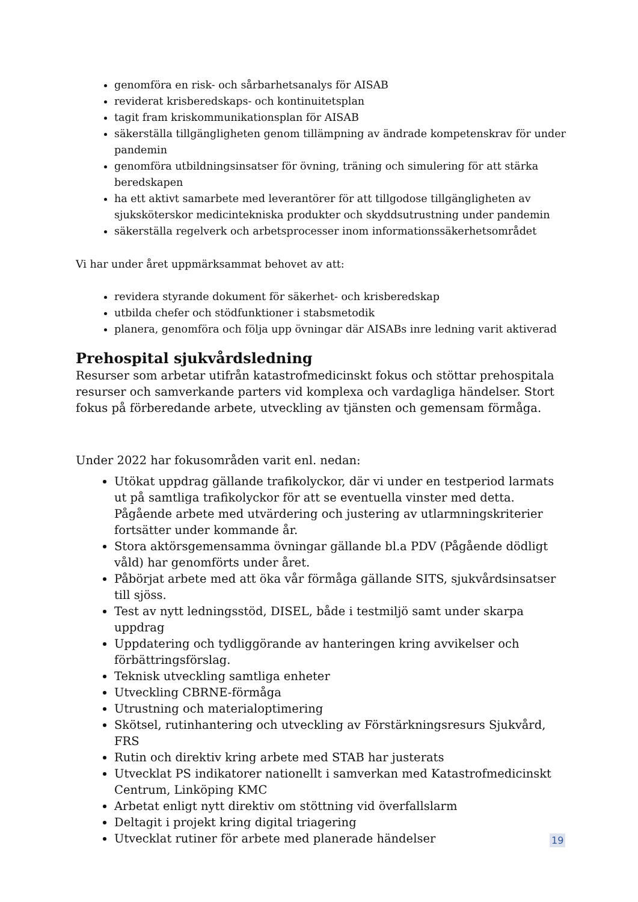genomföra en risk- och sårbarhetsanalys för AISAB
reviderat krisberedskaps- och kontinuitetsplan
tagit fram kriskommunikationsplan för AISAB
säkerställa tillgängligheten genom tillämpning av ändrade kompetenskrav för under pandemin
genomföra utbildningsinsatser för övning, träning och simulering för att stärka beredskapen
ha ett aktivt samarbete med leverantörer för att tillgodose tillgängligheten av sjuksköterskor medicintekniska produkter och skyddsutrustning under pandemin
säkerställa regelverk och arbetsprocesser inom informationssäkerhetsområdet
Vi har under året uppmärksammat behovet av att:
revidera styrande dokument för säkerhet- och krisberedskap
utbilda chefer och stödfunktioner i stabsmetodik
planera, genomföra och följa upp övningar där AISABs inre ledning varit aktiverad
Prehospital sjukvårdsledning
Resurser som arbetar utifrån katastrofmedicinskt fokus och stöttar prehospitala resurser och samverkande parters vid komplexa och vardagliga händelser. Stort fokus på förberedande arbete, utveckling av tjänsten och gemensam förmåga.
Under 2022 har fokusområden varit enl. nedan:
Utökat uppdrag gällande trafikolyckor, där vi under en testperiod larmats ut på samtliga trafikolyckor för att se eventuella vinster med detta. Pågående arbete med utvärdering och justering av utlarmningskriterier fortsätter under kommande år.
Stora aktörsgemensamma övningar gällande bl.a PDV (Pågående dödligt våld) har genomförts under året.
Påbörjat arbete med att öka vår förmåga gällande SITS, sjukvårdsinsatser till sjöss.
Test av nytt ledningsstöd, DISEL, både i testmiljö samt under skarpa uppdrag
Uppdatering och tydliggörande av hanteringen kring avvikelser och förbättringsförslag.
Teknisk utveckling samtliga enheter
Utveckling CBRNE-förmåga
Utrustning och materialoptimering
Skötsel, rutinhantering och utveckling av Förstärkningsresurs Sjukvård, FRS
Rutin och direktiv kring arbete med STAB har justerats
Utvecklat PS indikatorer nationellt i samverkan med Katastrofmedicinskt Centrum, Linköping KMC
Arbetat enligt nytt direktiv om stöttning vid överfallslarm
Deltagit i projekt kring digital triagering
Utvecklat rutiner för arbete med planerade händelser
19